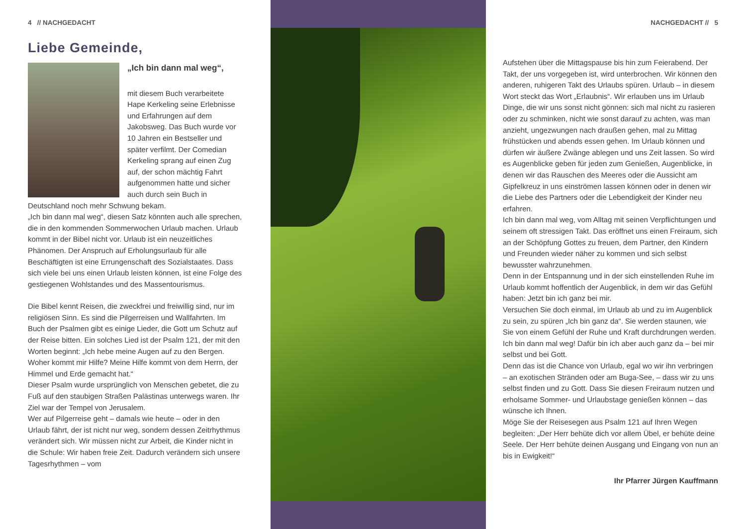4 // NACHGEDACHT
Liebe Gemeinde,
„Ich bin dann mal weg“,
mit diesem Buch verarbeitete Hape Kerkeling seine Erlebnisse und Erfahrungen auf dem Jakobsweg. Das Buch wurde vor 10 Jahren ein Bestseller und später verfilmt. Der Comedian Kerkeling sprang auf einen Zug auf, der schon mächtig Fahrt aufgenommen hatte und sicher auch durch sein Buch in Deutschland noch mehr Schwung bekam.
„Ich bin dann mal weg“, diesen Satz könnten auch alle sprechen, die in den kommenden Sommerwochen Urlaub machen. Urlaub kommt in der Bibel nicht vor. Urlaub ist ein neuzeitliches Phänomen. Der Anspruch auf Erholungsurlaub für alle Beschäftigten ist eine Errungenschaft des Sozialstaates. Dass sich viele bei uns einen Urlaub leisten können, ist eine Folge des gestiegenen Wohlstandes und des Massentourismus.
Die Bibel kennt Reisen, die zweckfrei und freiwillig sind, nur im religiösen Sinn. Es sind die Pilgerreisen und Wallfahrten. Im Buch der Psalmen gibt es einige Lieder, die Gott um Schutz auf der Reise bitten. Ein solches Lied ist der Psalm 121, der mit den Worten beginnt: „Ich hebe meine Augen auf zu den Bergen. Woher kommt mir Hilfe? Meine Hilfe kommt von dem Herrn, der Himmel und Erde gemacht hat.“
Dieser Psalm wurde ursprünglich von Menschen gebetet, die zu Fuß auf den staubigen Straßen Palästinas unterwegs waren. Ihr Ziel war der Tempel von Jerusalem.
Wer auf Pilgerreise geht – damals wie heute – oder in den Urlaub fährt, der ist nicht nur weg, sondern dessen Zeitrhythmus verändert sich. Wir müssen nicht zur Arbeit, die Kinder nicht in die Schule: Wir haben freie Zeit. Dadurch verändern sich unsere Tagesrhythmen – vom
NACHGEDACHT // 5
Aufstehen über die Mittagspause bis hin zum Feierabend. Der Takt, der uns vorgegeben ist, wird unterbrochen. Wir können den anderen, ruhigeren Takt des Urlaubs spüren. Urlaub – in diesem Wort steckt das Wort „Erlaubnis“. Wir erlauben uns im Urlaub Dinge, die wir uns sonst nicht gönnen: sich mal nicht zu rasieren oder zu schminken, nicht wie sonst darauf zu achten, was man anzieht, ungezwungen nach draußen gehen, mal zu Mittag frühstücken und abends essen gehen. Im Urlaub können und dürfen wir äußere Zwänge ablegen und uns Zeit lassen. So wird es Augenblicke geben für jeden zum Genießen, Augenblicke, in denen wir das Rauschen des Meeres oder die Aussicht am Gipfelkreuz in uns einströmen lassen können oder in denen wir die Liebe des Partners oder die Lebendigkeit der Kinder neu erfahren.
Ich bin dann mal weg, vom Alltag mit seinen Verpflichtungen und seinem oft stressigen Takt. Das eröffnet uns einen Freiraum, sich an der Schöpfung Gottes zu freuen, dem Partner, den Kindern und Freunden wieder näher zu kommen und sich selbst bewusster wahrzunehmen.
Denn in der Entspannung und in der sich einstellenden Ruhe im Urlaub kommt hoffentlich der Augenblick, in dem wir das Gefühl haben: Jetzt bin ich ganz bei mir.
Versuchen Sie doch einmal, im Urlaub ab und zu im Augenblick zu sein, zu spüren „Ich bin ganz da“. Sie werden staunen, wie Sie von einem Gefühl der Ruhe und Kraft durchdrungen werden. Ich bin dann mal weg! Dafür bin ich aber auch ganz da – bei mir selbst und bei Gott.
Denn das ist die Chance von Urlaub, egal wo wir ihn verbringen – an exotischen Stränden oder am Buga-See, – dass wir zu uns selbst finden und zu Gott. Dass Sie diesen Freiraum nutzen und erholsame Sommer- und Urlaubstage genießen können – das wünsche ich Ihnen.
Möge Sie der Reisesegen aus Psalm 121 auf Ihren Wegen begleiten: „Der Herr behüte dich vor allem Übel, er behüte deine Seele. Der Herr behüte deinen Ausgang und Eingang von nun an bis in Ewigkeit!“
Ihr Pfarrer Jürgen Kauffmann